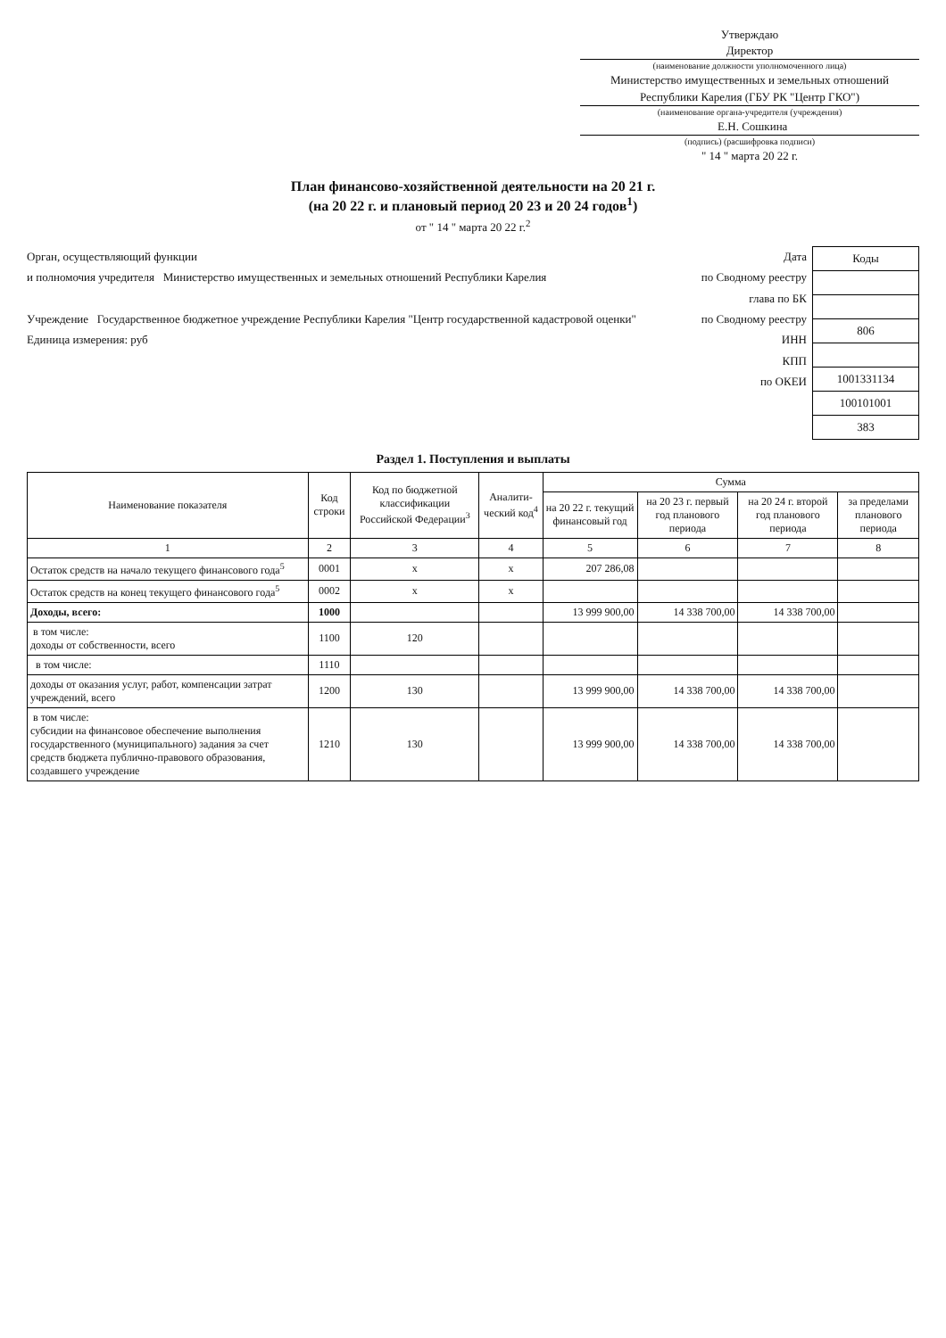Утверждаю
Директор
(наименование должности уполномоченного лица)
Министерство имущественных и земельных отношений Республики Карелия (ГБУ РК "Центр ГКО")
(наименование органа-учредителя (учреждения)
Е.Н. Сошкина
(подпись) (расшифровка подписи)
" 14 " марта 20 22 г.
План финансово-хозяйственной деятельности на 20 21 г.
(на 20 22 г. и плановый период 20 23 и 20 24 годов<sup>1</sup>)
от " 14 " марта 20 22 г.<sup>2</sup>
Орган, осуществляющий функции
и полномочия учредителя Министерство имущественных и земельных отношений Республики Карелия
Учреждение Государственное бюджетное учреждение Республики Карелия "Центр государственной кадастровой оценки"
Единица измерения: руб
Дата
по Сводному реестру
глава по БК
по Сводному реестру
ИНН
КПП
по ОКЕИ
| Коды |
| 806 |
| 1001331134 |
| 100101001 |
| 383 |
Раздел 1. Поступления и выплаты
| Наименование показателя | Код строки | Код по бюджетной классификации Российской Федерации<sup>3</sup> | Аналити-ческий код<sup>4</sup> | Сумма | | | |
| --- | --- | --- | --- | --- | --- | --- | --- |
| | | | | на 20 22 г. текущий финансовый год | на 20 23 г. первый год планового периода | на 20 24 г. второй год планового периода | за пределами планового периода |
| 1 | 2 | 3 | 4 | 5 | 6 | 7 | 8 |
| Остаток средств на начало текущего финансового года<sup>5</sup> | 0001 | x | x | 207 286,08 | | | |
| Остаток средств на конец текущего финансового года<sup>5</sup> | 0002 | x | x | | | | |
| Доходы, всего: | 1000 | | | 13 999 900,00 | 14 338 700,00 | 14 338 700,00 | |
| в том числе: доходы от собственности, всего | 1100 | 120 | | | | | |
| в том числе: | 1110 | | | | | | |
| доходы от оказания услуг, работ, компенсации затрат учреждений, всего | 1200 | 130 | | 13 999 900,00 | 14 338 700,00 | 14 338 700,00 | |
| в том числе: субсидии на финансовое обеспечение выполнения государственного (муниципального) задания за счет средств бюджета публично-правового образования, создавшего учреждение | 1210 | 130 | | 13 999 900,00 | 14 338 700,00 | 14 338 700,00 | |